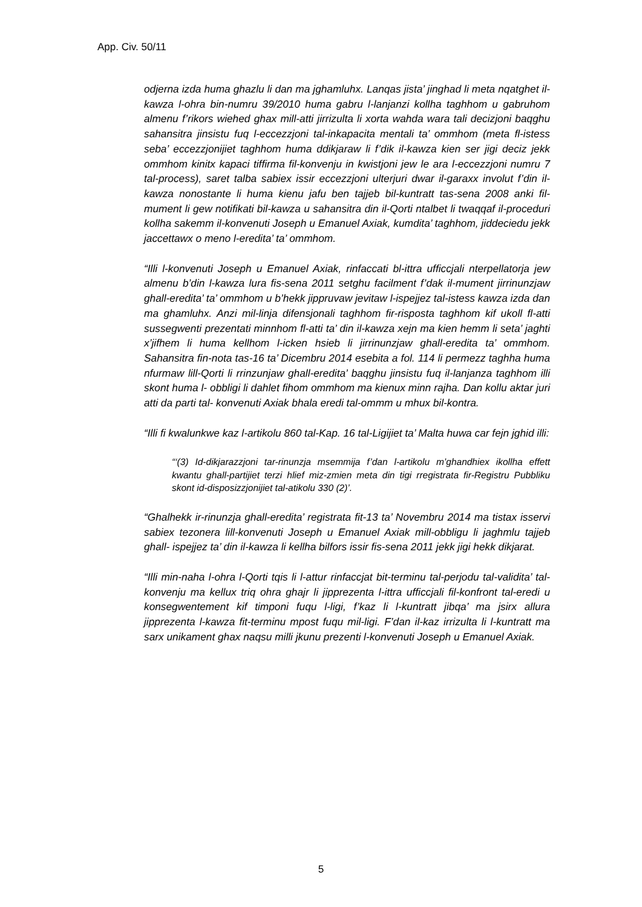App. Civ. 50/11
odjerna izda huma ghazlu li dan ma jghamluhx. Lanqas jista’ jinghad li meta nqatghet il-kawza l-ohra bin-numru 39/2010 huma gabru l-lanjanzi kollha taghhom u gabruhom almenu f’rikors wiehed ghax mill-atti jirrizulta li xorta wahda wara tali decizjoni baqghu sahansitra jinsistu fuq l-eccezzjoni tal-inkapacita mentali ta’ ommhom (meta fl-istess seba’ eccezzjonijiet taghhom huma ddikjaraw li f’dik il-kawza kien ser jigi deciz jekk ommhom kinitx kapaci tiffirma fil-konvenju in kwistjoni jew le ara l-eccezzjoni numru 7 tal-process), saret talba sabiex issir eccezzjoni ulterjuri dwar il-garaxx involut f’din il-kawza nonostante li huma kienu jafu ben tajjeb bil-kuntratt tas-sena 2008 anki fil-mument li gew notifikati bil-kawza u sahansitra din il-Qorti ntalbet li twaqqaf il-proceduri kollha sakemm il-konvenuti Joseph u Emanuel Axiak, kumdita’ taghhom, jiddeciedu jekk jaccettawx o meno l-eredita’ ta’ ommhom.
“Illi l-konvenuti Joseph u Emanuel Axiak, rinfaccati bl-ittra ufficcjali nterpellatorja jew almenu b’din l-kawza lura fis-sena 2011 setghu facilment f’dak il-mument jirrinunzjaw ghall-eredita’ ta’ ommhom u b’hekk jippruvaw jevitaw l-ispejjez tal-istess kawza izda dan ma ghamluhx. Anzi mil-linja difensjonali taghhom fir-risposta taghhom kif ukoll fl-atti sussegwenti prezentati minnhom fl-atti ta’ din il-kawza xejn ma kien hemm li seta’ jaghti x’jifhem li huma kellhom l-icken hsieb li jirrinunzjaw ghall-eredita ta’ ommhom. Sahansitra fin-nota tas-16 ta’ Dicembru 2014 esebita a fol. 114 li permezz taghha huma nfurmaw lill-Qorti li rrinzunjaw ghall-eredita’ baqghu jinsistu fuq il-lanjanza taghhom illi skont huma l- obbligi li dahlet fihom ommhom ma kienux minn rajha. Dan kollu aktar juri atti da parti tal- konvenuti Axiak bhala eredi tal-ommm u mhux bil-kontra.
“Illi fi kwalunkwe kaz l-artikolu 860 tal-Kap. 16 tal-Ligijiet ta’ Malta huwa car fejn jghid illi:
“‘(3) Id-dikjarazzjoni tar-rinunzja msemmija f’dan l-artikolu m’ghandhiex ikollha effett kwantu ghall-partijiet terzi hlief miz-zmien meta din tigi rregistrata fir-Registru Pubbliku skont id-disposizzjonijiet tal-atikolu 330 (2)’.
“Ghalhekk ir-rinunzja ghall-eredita’ registrata fit-13 ta’ Novembru 2014 ma tistax isservi sabiex tezonera lill-konvenuti Joseph u Emanuel Axiak mill-obbligu li jaghmlu tajjeb ghall- ispejjez ta’ din il-kawza li kellha bilfors issir fis-sena 2011 jekk jigi hekk dikjarat.
“Illi min-naha l-ohra l-Qorti tqis li l-attur rinfaccjat bit-terminu tal-perjodu tal-validita’ tal- konvenju ma kellux triq ohra ghajr li jipprezenta l-ittra ufficcjali fil-konfront tal-eredi u konsegwentement kif timponi fuqu l-ligi, f’kaz li l-kuntratt jibqa’ ma jsirx allura jipprezenta l-kawza fit-terminu mpost fuqu mil-ligi. F’dan il-kaz irrizulta li l-kuntratt ma sarx unikament ghax naqsu milli jkunu prezenti l-konvenuti Joseph u Emanuel Axiak.
5